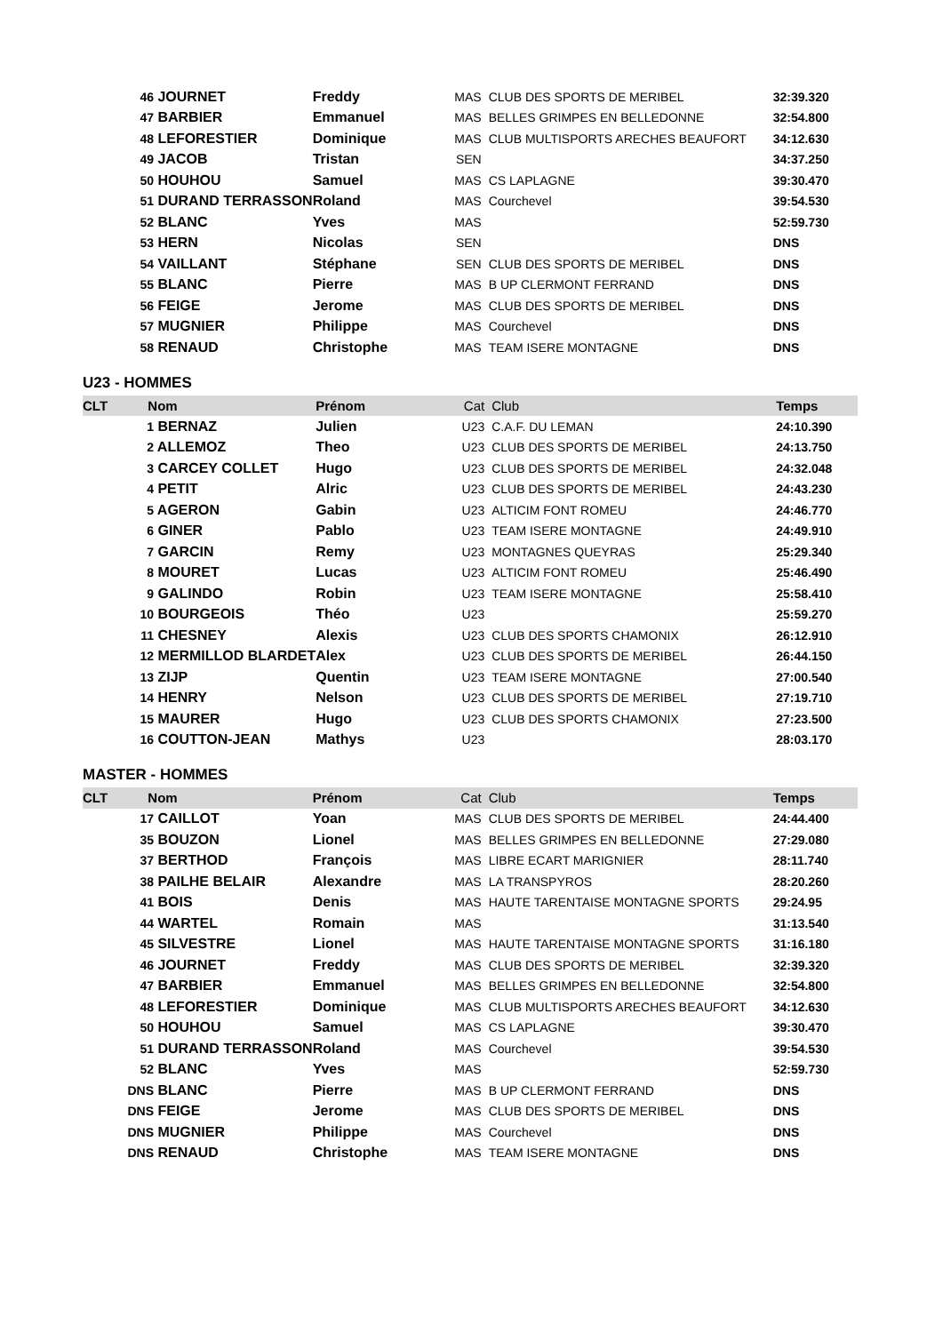| | 46 JOURNET | Freddy | MAS | CLUB DES SPORTS DE MERIBEL | 32:39.320 |
| | 47 BARBIER | Emmanuel | MAS | BELLES GRIMPES EN BELLEDONNE | 32:54.800 |
| | 48 LEFORESTIER | Dominique | MAS | CLUB MULTISPORTS ARECHES BEAUFORT | 34:12.630 |
| | 49 JACOB | Tristan | SEN | | 34:37.250 |
| | 50 HOUHOU | Samuel | MAS | CS LAPLAGNE | 39:30.470 |
| | 51 DURAND TERRASSON | Roland | MAS | Courchevel | 39:54.530 |
| | 52 BLANC | Yves | MAS | | 52:59.730 |
| | 53 HERN | Nicolas | SEN | | DNS |
| | 54 VAILLANT | Stéphane | SEN | CLUB DES SPORTS DE MERIBEL | DNS |
| | 55 BLANC | Pierre | MAS | B UP CLERMONT FERRAND | DNS |
| | 56 FEIGE | Jerome | MAS | CLUB DES SPORTS DE MERIBEL | DNS |
| | 57 MUGNIER | Philippe | MAS | Courchevel | DNS |
| | 58 RENAUD | Christophe | MAS | TEAM ISERE MONTAGNE | DNS |
U23 - HOMMES
| CLT | Nom | Prénom | Cat | Club | Temps |
| --- | --- | --- | --- | --- | --- |
| | 1 BERNAZ | Julien | U23 | C.A.F. DU LEMAN | 24:10.390 |
| | 2 ALLEMOZ | Theo | U23 | CLUB DES SPORTS DE MERIBEL | 24:13.750 |
| | 3 CARCEY COLLET | Hugo | U23 | CLUB DES SPORTS DE MERIBEL | 24:32.048 |
| | 4 PETIT | Alric | U23 | CLUB DES SPORTS DE MERIBEL | 24:43.230 |
| | 5 AGERON | Gabin | U23 | ALTICIM FONT ROMEU | 24:46.770 |
| | 6 GINER | Pablo | U23 | TEAM ISERE MONTAGNE | 24:49.910 |
| | 7 GARCIN | Remy | U23 | MONTAGNES QUEYRAS | 25:29.340 |
| | 8 MOURET | Lucas | U23 | ALTICIM FONT ROMEU | 25:46.490 |
| | 9 GALINDO | Robin | U23 | TEAM ISERE MONTAGNE | 25:58.410 |
| | 10 BOURGEOIS | Théo | U23 | | 25:59.270 |
| | 11 CHESNEY | Alexis | U23 | CLUB DES SPORTS CHAMONIX | 26:12.910 |
| | 12 MERMILLOD BLARDET | Alex | U23 | CLUB DES SPORTS DE MERIBEL | 26:44.150 |
| | 13 ZIJP | Quentin | U23 | TEAM ISERE MONTAGNE | 27:00.540 |
| | 14 HENRY | Nelson | U23 | CLUB DES SPORTS DE MERIBEL | 27:19.710 |
| | 15 MAURER | Hugo | U23 | CLUB DES SPORTS CHAMONIX | 27:23.500 |
| | 16 COUTTON-JEAN | Mathys | U23 | | 28:03.170 |
MASTER - HOMMES
| CLT | Nom | Prénom | Cat | Club | Temps |
| --- | --- | --- | --- | --- | --- |
| | 17 CAILLOT | Yoan | MAS | CLUB DES SPORTS DE MERIBEL | 24:44.400 |
| | 35 BOUZON | Lionel | MAS | BELLES GRIMPES EN BELLEDONNE | 27:29.080 |
| | 37 BERTHOD | François | MAS | LIBRE ECART MARIGNIER | 28:11.740 |
| | 38 PAILHE BELAIR | Alexandre | MAS | LA TRANSPYROS | 28:20.260 |
| | 41 BOIS | Denis | MAS | HAUTE TARENTAISE MONTAGNE SPORTS | 29:24.95 |
| | 44 WARTEL | Romain | MAS | | 31:13.540 |
| | 45 SILVESTRE | Lionel | MAS | HAUTE TARENTAISE MONTAGNE SPORTS | 31:16.180 |
| | 46 JOURNET | Freddy | MAS | CLUB DES SPORTS DE MERIBEL | 32:39.320 |
| | 47 BARBIER | Emmanuel | MAS | BELLES GRIMPES EN BELLEDONNE | 32:54.800 |
| | 48 LEFORESTIER | Dominique | MAS | CLUB MULTISPORTS ARECHES BEAUFORT | 34:12.630 |
| | 50 HOUHOU | Samuel | MAS | CS LAPLAGNE | 39:30.470 |
| | 51 DURAND TERRASSON | Roland | MAS | Courchevel | 39:54.530 |
| | 52 BLANC | Yves | MAS | | 52:59.730 |
| | DNS BLANC | Pierre | MAS | B UP CLERMONT FERRAND | DNS |
| | DNS FEIGE | Jerome | MAS | CLUB DES SPORTS DE MERIBEL | DNS |
| | DNS MUGNIER | Philippe | MAS | Courchevel | DNS |
| | DNS RENAUD | Christophe | MAS | TEAM ISERE MONTAGNE | DNS |